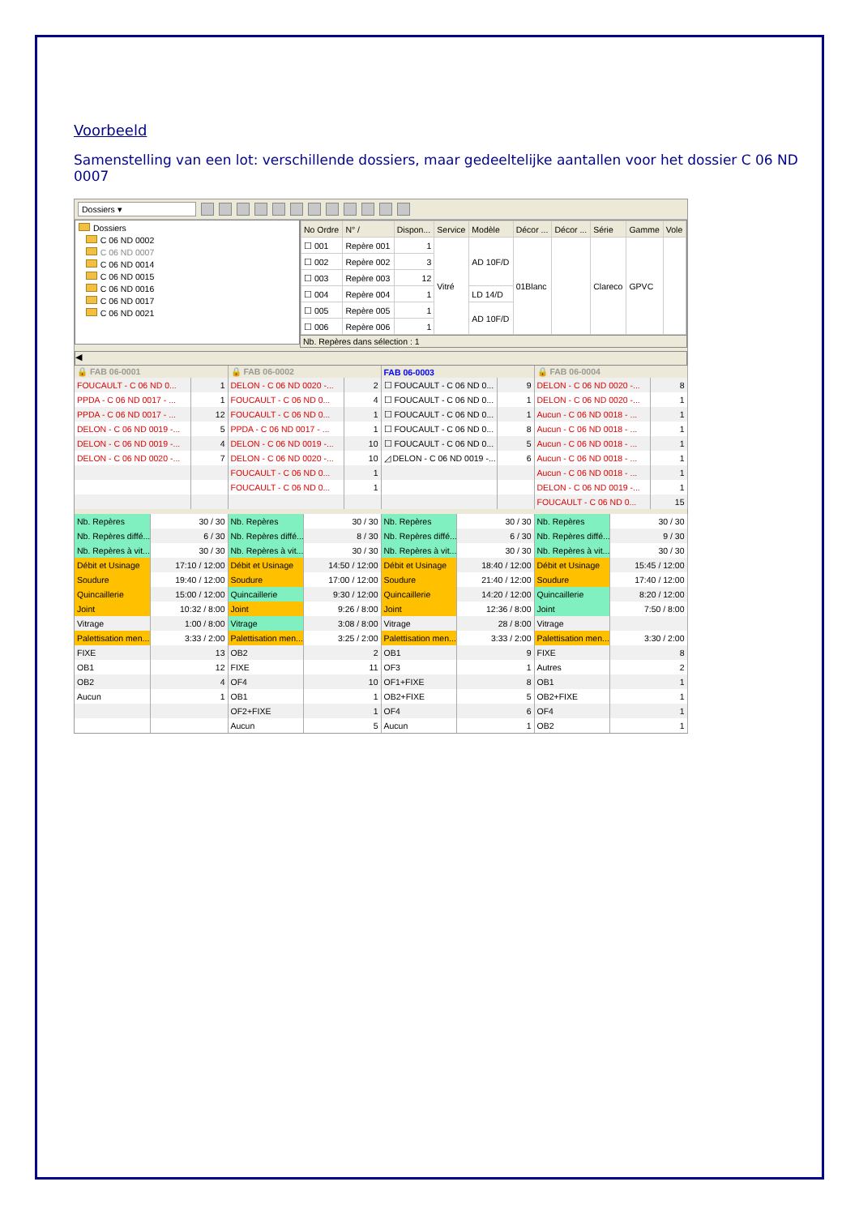Voorbeeld
Samenstelling van een lot: verschillende dossiers, maar gedeeltelijke aantallen voor het dossier C 06 ND 0007
Dossiers ▾
Dossiers
C 06 ND 0002
C 06 ND 0007
C 06 ND 0014
C 06 ND 0015
C 06 ND 0016
C 06 ND 0017
C 06 ND 0021
| No Ordre | N° / | Dispon... | Service | Modèle | Décor ... | Décor ... | Série | Gamme | Vole |
| --- | --- | --- | --- | --- | --- | --- | --- | --- | --- |
| ☐ 001 | Repère 001 | 1 | Vitré | AD 10F/D | 01Blanc | | Clareco | GPVC | |
| ☐ 002 | Repère 002 | 3 | | | | | | | |
| ☐ 003 | Repère 003 | 12 | | | | | | | |
| ☐ 004 | Repère 004 | 1 | | LD 14/D | | | | | |
| ☐ 005 | Repère 005 | 1 | | AD 10F/D | | | | | |
| ☐ 006 | Repère 006 | 1 | | | | | | | |
Nb. Repères dans sélection : 1
◀
| 🔒 FAB 06-0001 | | 🔒 FAB 06-0002 | | FAB 06-0003 | | 🔒 FAB 06-0004 | |
| --- | --- | --- | --- | --- | --- | --- | --- |
| FOUCAULT - C 06 ND 0... | 1 | DELON - C 06 ND 0020 -... | 2 | ☐ FOUCAULT - C 06 ND 0... | 9 | DELON - C 06 ND 0020 -... | 8 |
| PPDA - C 06 ND 0017 - ... | 1 | FOUCAULT - C 06 ND 0... | 4 | ☐ FOUCAULT - C 06 ND 0... | 1 | DELON - C 06 ND 0020 -... | 1 |
| PPDA - C 06 ND 0017 - ... | 12 | FOUCAULT - C 06 ND 0... | 1 | ☐ FOUCAULT - C 06 ND 0... | 1 | Aucun - C 06 ND 0018 - ... | 1 |
| DELON - C 06 ND 0019 -... | 5 | PPDA - C 06 ND 0017 - ... | 1 | ☐ FOUCAULT - C 06 ND 0... | 8 | Aucun - C 06 ND 0018 - ... | 1 |
| DELON - C 06 ND 0019 -... | 4 | DELON - C 06 ND 0019 -... | 10 | ☐ FOUCAULT - C 06 ND 0... | 5 | Aucun - C 06 ND 0018 - ... | 1 |
| DELON - C 06 ND 0020 -... | 7 | DELON - C 06 ND 0020 -... | 10 | ◿ DELON - C 06 ND 0019 -... | 6 | Aucun - C 06 ND 0018 - ... | 1 |
| | | FOUCAULT - C 06 ND 0... | 1 | | | Aucun - C 06 ND 0018 - ... | 1 |
| | | FOUCAULT - C 06 ND 0... | 1 | | | DELON - C 06 ND 0019 -... | 1 |
| | | | | | | FOUCAULT - C 06 ND 0... | 15 |
| Nb. Repères | 30 / 30 | Nb. Repères | 30 / 30 | Nb. Repères | 30 / 30 | Nb. Repères | 30 / 30 |
| Nb. Repères diffé... | 6 / 30 | Nb. Repères diffé... | 8 / 30 | Nb. Repères diffé... | 6 / 30 | Nb. Repères diffé... | 9 / 30 |
| Nb. Repères à vit... | 30 / 30 | Nb. Repères à vit... | 30 / 30 | Nb. Repères à vit... | 30 / 30 | Nb. Repères à vit... | 30 / 30 |
| Débit et Usinage | 17:10 / 12:00 | Débit et Usinage | 14:50 / 12:00 | Débit et Usinage | 18:40 / 12:00 | Débit et Usinage | 15:45 / 12:00 |
| Soudure | 19:40 / 12:00 | Soudure | 17:00 / 12:00 | Soudure | 21:40 / 12:00 | Soudure | 17:40 / 12:00 |
| Quincaillerie | 15:00 / 12:00 | Quincaillerie | 9:30 / 12:00 | Quincaillerie | 14:20 / 12:00 | Quincaillerie | 8:20 / 12:00 |
| Joint | 10:32 / 8:00 | Joint | 9:26 / 8:00 | Joint | 12:36 / 8:00 | Joint | 7:50 / 8:00 |
| Vitrage | 1:00 / 8:00 | Vitrage | 3:08 / 8:00 | Vitrage | 28 / 8:00 | Vitrage | |
| Palettisation men... | 3:33 / 2:00 | Palettisation men... | 3:25 / 2:00 | Palettisation men... | 3:33 / 2:00 | Palettisation men... | 3:30 / 2:00 |
| FIXE | 13 | OB2 | 2 | OB1 | 9 | FIXE | 8 |
| OB1 | 12 | FIXE | 11 | OF3 | 1 | Autres | 2 |
| OB2 | 4 | OF4 | 10 | OF1+FIXE | 8 | OB1 | 1 |
| Aucun | 1 | OB1 | 1 | OB2+FIXE | 5 | OB2+FIXE | 1 |
| | | OF2+FIXE | 1 | OF4 | 6 | OF4 | 1 |
| | | Aucun | 5 | Aucun | 1 | OB2 | 1 |